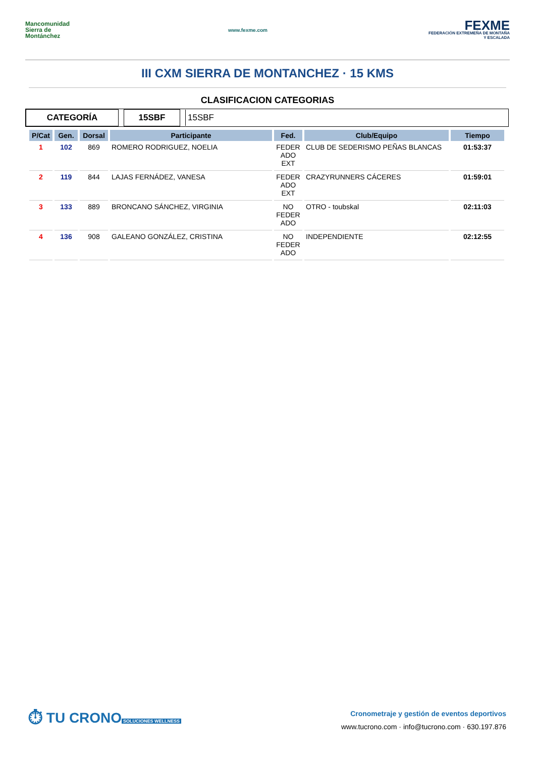Mancomunidad Sierra de Montánchez
www.fexme.com
FEXME
FEDERACIÓN EXTREMEÑA DE MONTAÑA Y ESCALADA
III CXM SIERRA DE MONTANCHEZ · 15 KMS
CLASIFICACION CATEGORIAS
CATEGORÍA 15SBF 15SBF
| P/Cat | Gen. | Dorsal | Participante | Fed. | Club/Equipo | Tiempo |
| --- | --- | --- | --- | --- | --- | --- |
| 1 | 102 | 869 | ROMERO RODRIGUEZ, NOELIA | FEDER ADO EXT | CLUB DE SEDERISMO PEÑAS BLANCAS | 01:53:37 |
| 2 | 119 | 844 | LAJAS FERNÁDEZ, VANESA | FEDER ADO EXT | CRAZYRUNNERS CÁCERES | 01:59:01 |
| 3 | 133 | 889 | BRONCANO SÁNCHEZ, VIRGINIA | NO FEDER ADO | OTRO - toubskal | 02:11:03 |
| 4 | 136 | 908 | GALEANO GONZÁLEZ, CRISTINA | NO FEDER ADO | INDEPENDIENTE | 02:12:55 |
⏱ TU CRONO
SOLUCIONES WELLNESS
Cronometraje y gestión de eventos deportivos
www.tucrono.com · info@tucrono.com · 630.197.876